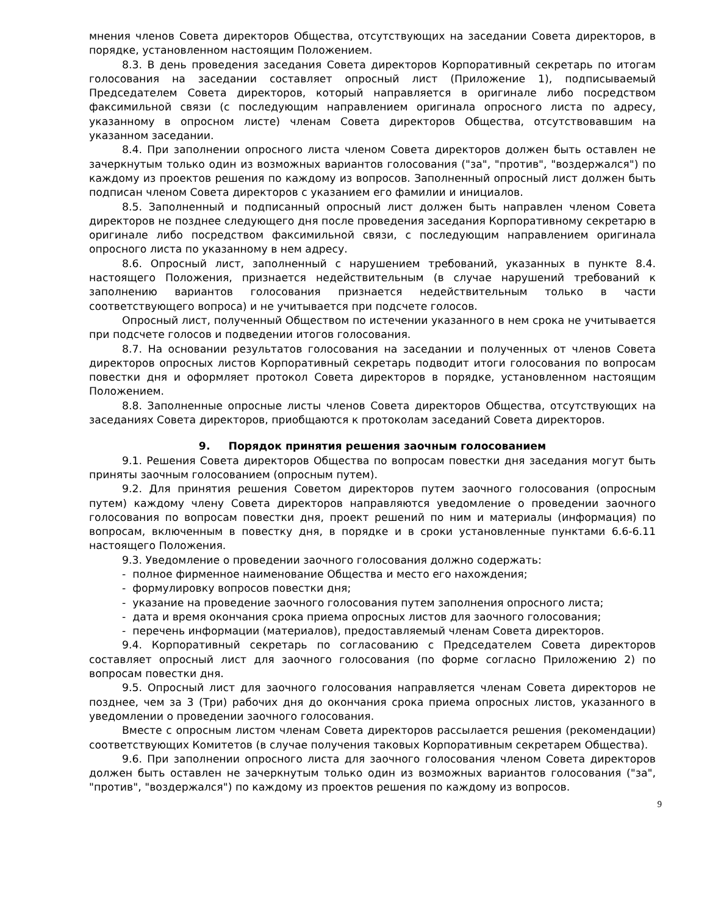мнения членов Совета директоров Общества, отсутствующих на заседании Совета директоров, в порядке, установленном настоящим Положением.
8.3. В день проведения заседания Совета директоров Корпоративный секретарь по итогам голосования на заседании составляет опросный лист (Приложение 1), подписываемый Председателем Совета директоров, который направляется в оригинале либо посредством факсимильной связи (с последующим направлением оригинала опросного листа по адресу, указанному в опросном листе) членам Совета директоров Общества, отсутствовавшим на указанном заседании.
8.4. При заполнении опросного листа членом Совета директоров должен быть оставлен не зачеркнутым только один из возможных вариантов голосования ("за", "против", "воздержался") по каждому из проектов решения по каждому из вопросов. Заполненный опросный лист должен быть подписан членом Совета директоров с указанием его фамилии и инициалов.
8.5. Заполненный и подписанный опросный лист должен быть направлен членом Совета директоров не позднее следующего дня после проведения заседания Корпоративному секретарю в оригинале либо посредством факсимильной связи, с последующим направлением оригинала опросного листа по указанному в нем адресу.
8.6. Опросный лист, заполненный с нарушением требований, указанных в пункте 8.4. настоящего Положения, признается недействительным (в случае нарушений требований к заполнению вариантов голосования признается недействительным только в части соответствующего вопроса) и не учитывается при подсчете голосов.
Опросный лист, полученный Обществом по истечении указанного в нем срока не учитывается при подсчете голосов и подведении итогов голосования.
8.7. На основании результатов голосования на заседании и полученных от членов Совета директоров опросных листов Корпоративный секретарь подводит итоги голосования по вопросам повестки дня и оформляет протокол Совета директоров в порядке, установленном настоящим Положением.
8.8. Заполненные опросные листы членов Совета директоров Общества, отсутствующих на заседаниях Совета директоров, приобщаются к протоколам заседаний Совета директоров.
9. Порядок принятия решения заочным голосованием
9.1. Решения Совета директоров Общества по вопросам повестки дня заседания могут быть приняты заочным голосованием (опросным путем).
9.2. Для принятия решения Советом директоров путем заочного голосования (опросным путем) каждому члену Совета директоров направляются уведомление о проведении заочного голосования по вопросам повестки дня, проект решений по ним и материалы (информация) по вопросам, включенным в повестку дня, в порядке и в сроки установленные пунктами 6.6-6.11 настоящего Положения.
9.3. Уведомление о проведении заочного голосования должно содержать:
- полное фирменное наименование Общества и место его нахождения;
- формулировку вопросов повестки дня;
- указание на проведение заочного голосования путем заполнения опросного листа;
- дата и время окончания срока приема опросных листов для заочного голосования;
- перечень информации (материалов), предоставляемый членам Совета директоров.
9.4. Корпоративный секретарь по согласованию с Председателем Совета директоров составляет опросный лист для заочного голосования (по форме согласно Приложению 2) по вопросам повестки дня.
9.5. Опросный лист для заочного голосования направляется членам Совета директоров не позднее, чем за 3 (Три) рабочих дня до окончания срока приема опросных листов, указанного в уведомлении о проведении заочного голосования.
Вместе с опросным листом членам Совета директоров рассылается решения (рекомендации) соответствующих Комитетов (в случае получения таковых Корпоративным секретарем Общества).
9.6. При заполнении опросного листа для заочного голосования членом Совета директоров должен быть оставлен не зачеркнутым только один из возможных вариантов голосования ("за", "против", "воздержался") по каждому из проектов решения по каждому из вопросов.
9